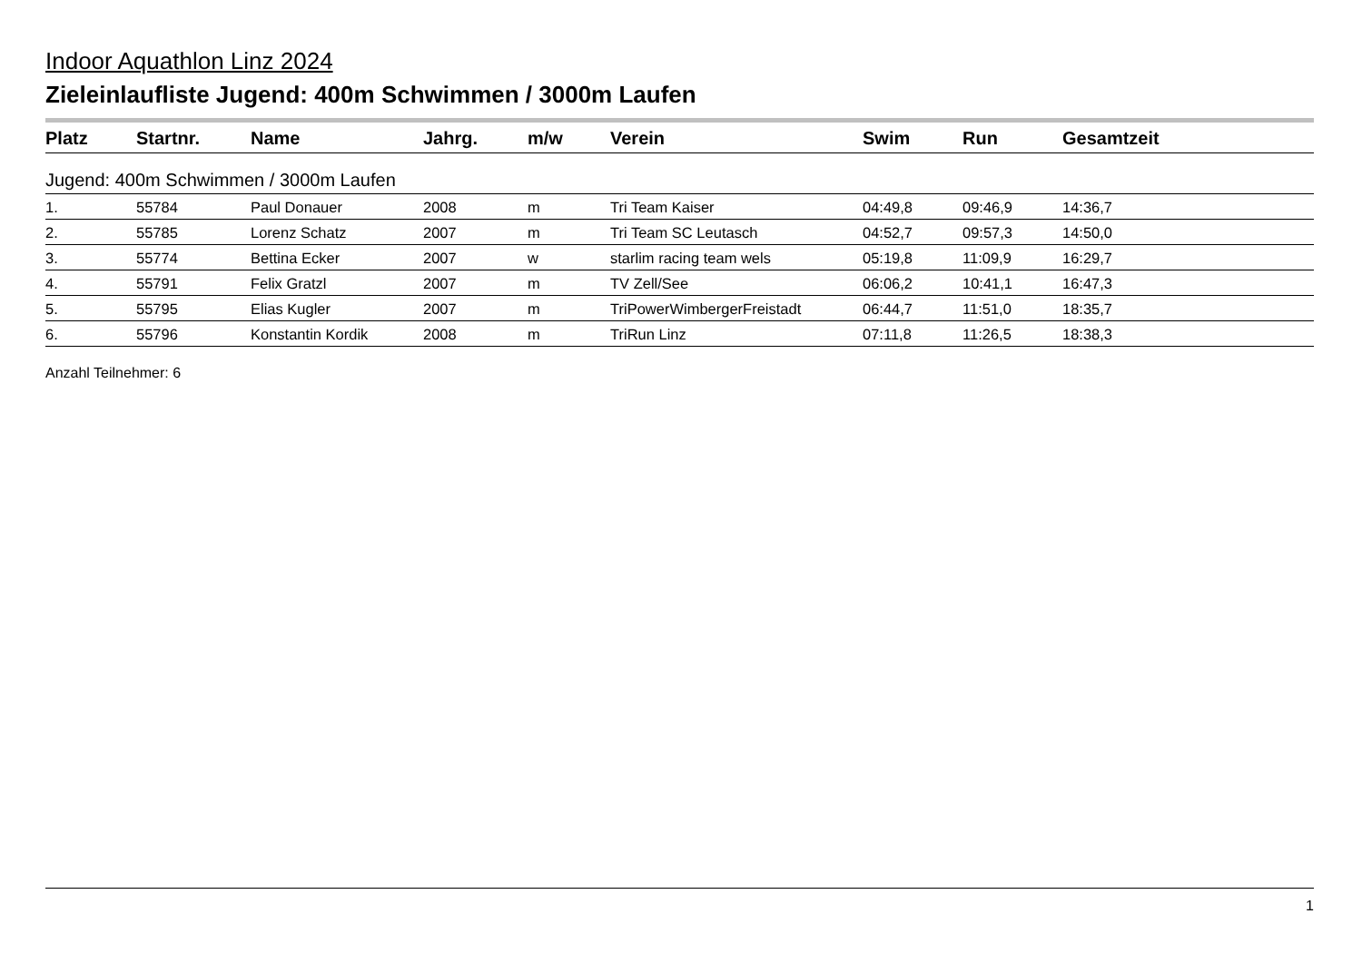Indoor Aquathlon Linz 2024
Zieleinlaufliste Jugend: 400m Schwimmen / 3000m Laufen
| Platz | Startnr. | Name | Jahrg. | m/w | Verein | Swim | Run | Gesamtzeit |
| --- | --- | --- | --- | --- | --- | --- | --- | --- |
| Jugend: 400m Schwimmen / 3000m Laufen | | | | | | | | |
| 1. | 55784 | Paul Donauer | 2008 | m | Tri Team Kaiser | 04:49,8 | 09:46,9 | 14:36,7 |
| 2. | 55785 | Lorenz Schatz | 2007 | m | Tri Team SC Leutasch | 04:52,7 | 09:57,3 | 14:50,0 |
| 3. | 55774 | Bettina Ecker | 2007 | w | starlim racing team wels | 05:19,8 | 11:09,9 | 16:29,7 |
| 4. | 55791 | Felix Gratzl | 2007 | m | TV Zell/See | 06:06,2 | 10:41,1 | 16:47,3 |
| 5. | 55795 | Elias Kugler | 2007 | m | TriPowerWimbergerFreistadt | 06:44,7 | 11:51,0 | 18:35,7 |
| 6. | 55796 | Konstantin Kordik | 2008 | m | TriRun Linz | 07:11,8 | 11:26,5 | 18:38,3 |
Anzahl Teilnehmer: 6
1